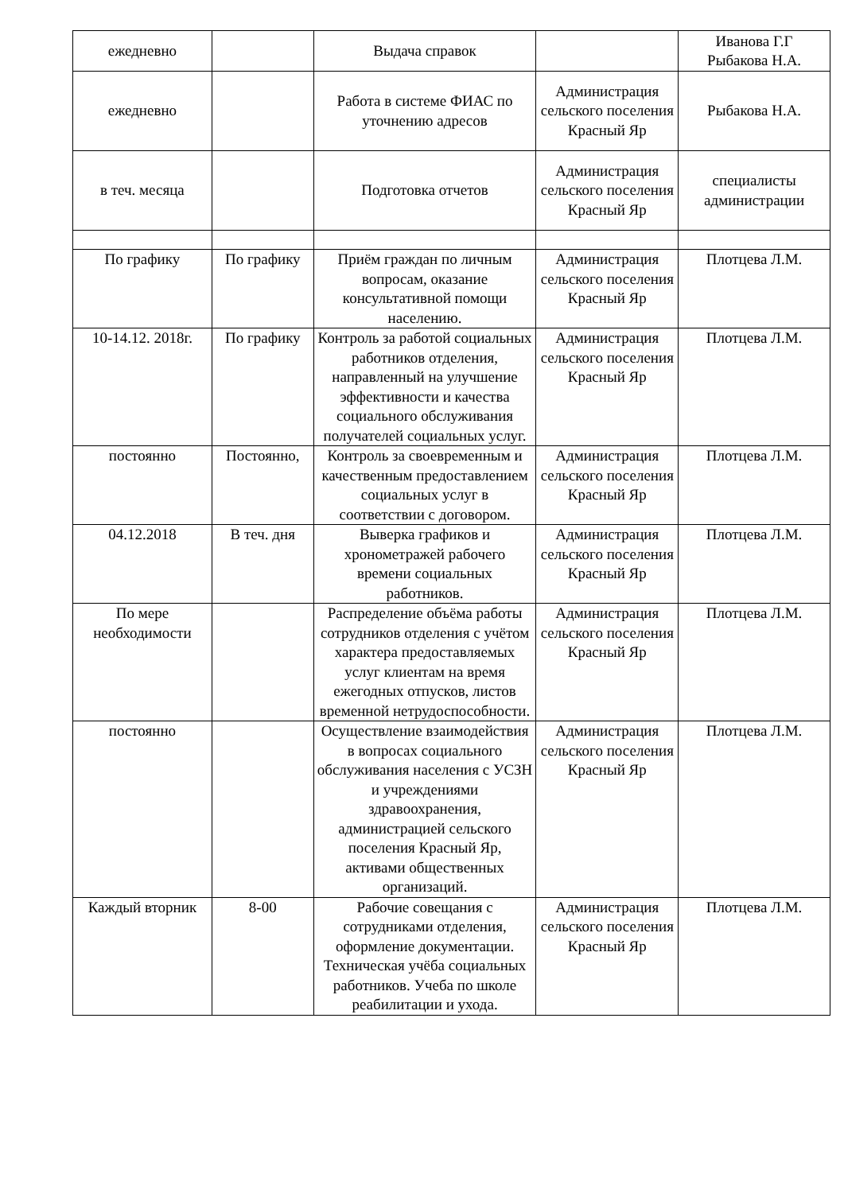| ежедневно | | Выдача справок | | Иванова Г.Г Рыбакова Н.А. |
| ежедневно | | Работа в системе ФИАС по уточнению адресов | Администрация сельского поселения Красный Яр | Рыбакова Н.А. |
| в теч. месяца | | Подготовка отчетов | Администрация сельского поселения Красный Яр | специалисты администрации |
| По графику | По графику | Приём граждан по личным вопросам, оказание консультативной помощи населению. | Администрация сельского поселения Красный Яр | Плотцева Л.М. |
| 10-14.12. 2018г. | По графику | Контроль за работой социальных работников отделения, направленный на улучшение эффективности и качества социального обслуживания получателей социальных услуг. | Администрация сельского поселения Красный Яр | Плотцева Л.М. |
| постоянно | Постоянно, | Контроль за своевременным и качественным предоставлением социальных услуг в соответствии с договором. | Администрация сельского поселения Красный Яр | Плотцева Л.М. |
| 04.12.2018 | В теч. дня | Выверка графиков и хронометражей рабочего времени социальных работников. | Администрация сельского поселения Красный Яр | Плотцева Л.М. |
| По мере необходимости | | Распределение объёма работы сотрудников отделения с учётом характера предоставляемых услуг клиентам на время ежегодных отпусков, листов временной нетрудоспособности. | Администрация сельского поселения Красный Яр | Плотцева Л.М. |
| постоянно | | Осуществление взаимодействия в вопросах социального обслуживания населения с УСЗН и учреждениями здравоохранения, администрацией сельского поселения Красный Яр, активами общественных организаций. | Администрация сельского поселения Красный Яр | Плотцева Л.М. |
| Каждый вторник | 8-00 | Рабочие совещания с сотрудниками отделения, оформление документации. Техническая учёба социальных работников. Учеба по школе реабилитации и ухода. | Администрация сельского поселения Красный Яр | Плотцева Л.М. |